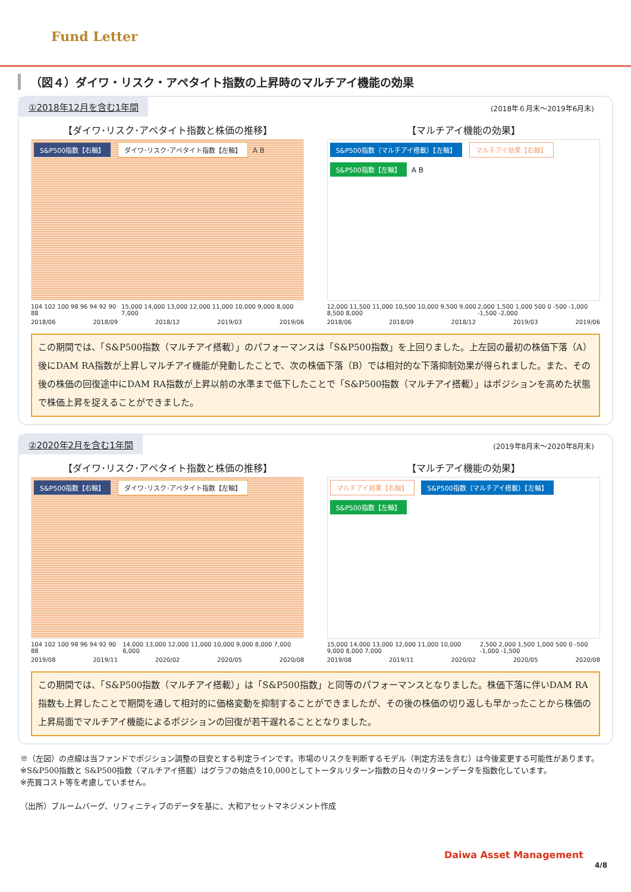Fund Letter
（図４）ダイワ・リスク・アペタイト指数の上昇時のマルチアイ機能の効果
①2018年12月を含む1年間 (2018年６月末～2019年6月末)
【ダイワ･リスク･アペタイト指数と株価の推移】
S&P500指数【右軸】 ダイワ･リスク･アペタイト指数【左軸】 A B
104 102 100 98 96 94 92 90 88 15,000 14,000 13,000 12,000 11,000 10,000 9,000 8,000 7,000
2018/06 2018/09 2018/12 2019/03 2019/06
【マルチアイ機能の効果】
S&P500指数（マルチアイ搭載）【左軸】 マルチアイ効果【右軸】 S&P500指数【左軸】 A B
12,000 11,500 11,000 10,500 10,000 9,500 9,000 8,500 8,000 2,000 1,500 1,000 500 0 -500 -1,000 -1,500 -2,000
2018/06 2018/09 2018/12 2019/03 2019/06
この期間では、「S&P500指数（マルチアイ搭載）」のパフォーマンスは「S&P500指数」を上回りました。上左図の最初の株価下落（A）後にDAM RA指数が上昇しマルチアイ機能が発動したことで、次の株価下落（B）では相対的な下落抑制効果が得られました。また、その後の株価の回復途中にDAM RA指数が上昇以前の水準まで低下したことで「S&P500指数（マルチアイ搭載）」はポジションを高めた状態で株価上昇を捉えることができました。
②2020年2月を含む1年間 (2019年8月末～2020年8月末)
【ダイワ･リスク･アペタイト指数と株価の推移】
S&P500指数【右軸】 ダイワ･リスク･アペタイト指数【左軸】
104 102 100 98 96 94 92 90 88 14,000 13,000 12,000 11,000 10,000 9,000 8,000 7,000 6,000
2019/08 2019/11 2020/02 2020/05 2020/08
【マルチアイ機能の効果】
マルチアイ効果【右軸】 S&P500指数（マルチアイ搭載）【左軸】 S&P500指数【左軸】
15,000 14,000 13,000 12,000 11,000 10,000 9,000 8,000 7,000 2,500 2,000 1,500 1,000 500 0 -500 -1,000 -1,500
2019/08 2019/11 2020/02 2020/05 2020/08
この期間では、「S&P500指数（マルチアイ搭載）」は「S&P500指数」と同等のパフォーマンスとなりました。株価下落に伴いDAM RA指数も上昇したことで期間を通して相対的に価格変動を抑制することができましたが、その後の株価の切り返しも早かったことから株価の上昇局面でマルチアイ機能によるポジションの回復が若干遅れることとなりました。
※（左図）の点線は当ファンドでポジション調整の目安とする判定ラインです。市場のリスクを判断するモデル（判定方法を含む）は今後変更する可能性があります。
※S&P500指数と S&P500指数（マルチアイ搭載）はグラフの始点を10,000としてトータルリターン指数の日々のリターンデータを指数化しています。
※売買コスト等を考慮していません。
（出所）ブルームバーグ、リフィニティブのデータを基に、大和アセットマネジメント作成
Daiwa Asset Management
4/8